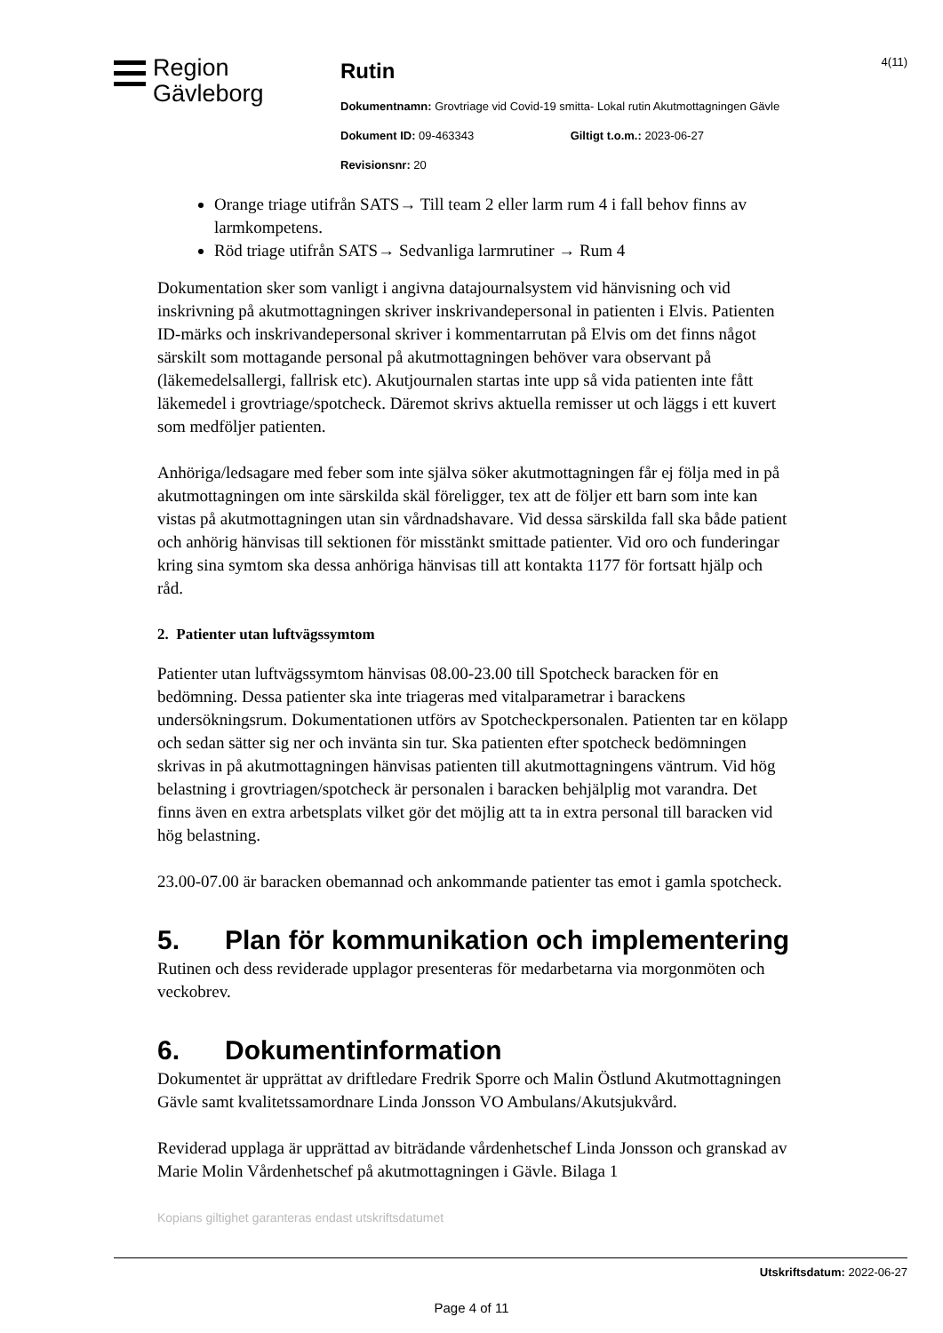Region
Gävleborg
Rutin
Dokumentnamn: Grovtriage vid Covid-19 smitta- Lokal rutin Akutmottagningen Gävle
Dokument ID: 09-463343 Giltigt t.o.m.: 2023-06-27
Revisionsnr: 20
4(11)
Orange triage utifrån SATS→ Till team 2 eller larm rum 4 i fall behov finns av larmkompetens.
Röd triage utifrån SATS→ Sedvanliga larmrutiner → Rum 4
Dokumentation sker som vanligt i angivna datajournalsystem vid hänvisning och vid inskrivning på akutmottagningen skriver inskrivandepersonal in patienten i Elvis. Patienten ID-märks och inskrivandepersonal skriver i kommentarrutan på Elvis om det finns något särskilt som mottagande personal på akutmottagningen behöver vara observant på (läkemedelsallergi, fallrisk etc). Akutjournalen startas inte upp så vida patienten inte fått läkemedel i grovtriage/spotcheck. Däremot skrivs aktuella remisser ut och läggs i ett kuvert som medföljer patienten.
Anhöriga/ledsagare med feber som inte själva söker akutmottagningen får ej följa med in på akutmottagningen om inte särskilda skäl föreligger, tex att de följer ett barn som inte kan vistas på akutmottagningen utan sin vårdnadshavare. Vid dessa särskilda fall ska både patient och anhörig hänvisas till sektionen för misstänkt smittade patienter. Vid oro och funderingar kring sina symtom ska dessa anhöriga hänvisas till att kontakta 1177 för fortsatt hjälp och råd.
2. Patienter utan luftvägssymtom
Patienter utan luftvägssymtom hänvisas 08.00-23.00 till Spotcheck baracken för en bedömning. Dessa patienter ska inte triageras med vitalparametrar i barackens undersökningsrum. Dokumentationen utförs av Spotcheckpersonalen. Patienten tar en kölapp och sedan sätter sig ner och invänta sin tur. Ska patienten efter spotcheck bedömningen skrivas in på akutmottagningen hänvisas patienten till akutmottagningens väntrum. Vid hög belastning i grovtriagen/spotcheck är personalen i baracken behjälplig mot varandra. Det finns även en extra arbetsplats vilket gör det möjlig att ta in extra personal till baracken vid hög belastning.
23.00-07.00 är baracken obemannad och ankommande patienter tas emot i gamla spotcheck.
5. Plan för kommunikation och implementering
Rutinen och dess reviderade upplagor presenteras för medarbetarna via morgonmöten och veckobrev.
6. Dokumentinformation
Dokumentet är upprättat av driftledare Fredrik Sporre och Malin Östlund Akutmottagningen Gävle samt kvalitetssamordnare Linda Jonsson VO Ambulans/Akutsjukvård.
Reviderad upplaga är upprättad av biträdande vårdenhetschef Linda Jonsson och granskad av Marie Molin Vårdenhetschef på akutmottagningen i Gävle. Bilaga 1
Kopians giltighet garanteras endast utskriftsdatumet
Utskriftsdatum: 2022-06-27
Page 4 of 11